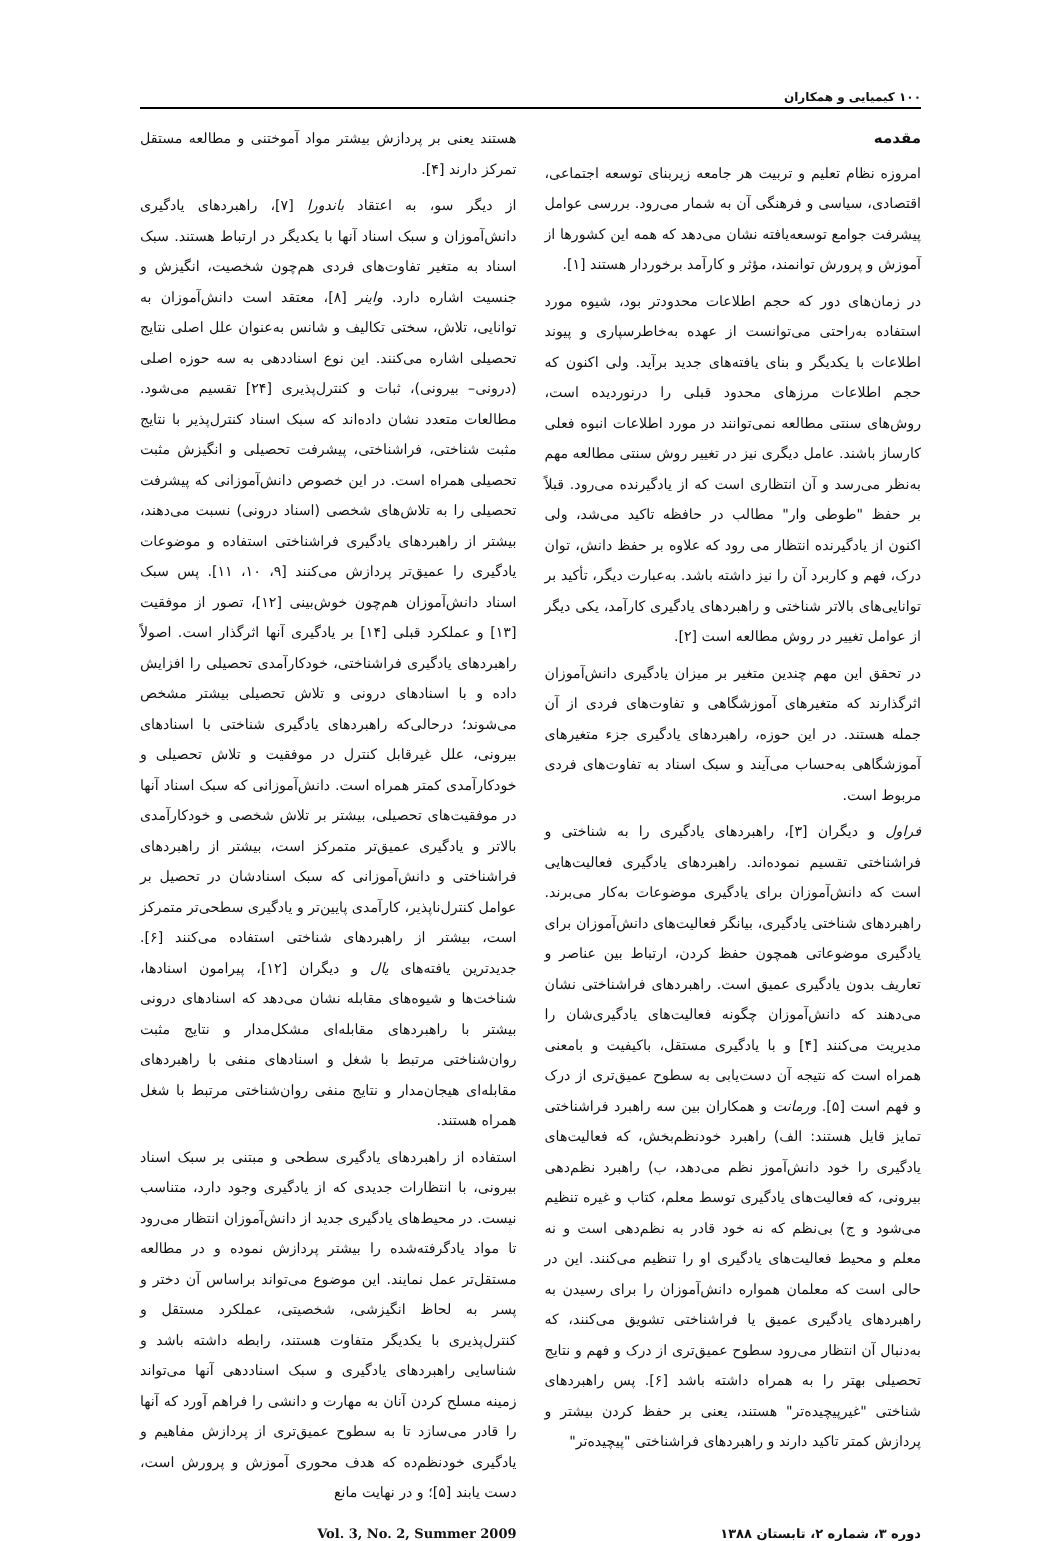۱۰۰ کیمیایی و همکاران
مقدمه
امروزه نظام تعلیم و تربیت هر جامعه زیربنای توسعه اجتماعی، اقتصادی، سیاسی و فرهنگی آن به شمار می‌رود. بررسی عوامل پیشرفت جوامع توسعه‌یافته نشان می‌دهد که همه این کشورها از آموزش و پرورش توانمند، مؤثر و کارآمد برخوردار هستند [۱].
در زمان‌های دور که حجم اطلاعات محدودتر بود، شیوه مورد استفاده به‌راحتی می‌توانست از عهده به‌خاطرسپاری و پیوند اطلاعات با یکدیگر و بنای یافته‌های جدید برآید. ولی اکنون که حجم اطلاعات مرزهای محدود قبلی را درنوردیده است، روش‌های سنتی مطالعه نمی‌توانند در مورد اطلاعات انبوه فعلی کارساز باشند. عامل دیگری نیز در تغییر روش سنتی مطالعه مهم به‌نظر می‌رسد و آن انتظاری است که از یادگیرنده می‌رود. قبلاً بر حفظ "طوطی وار" مطالب در حافظه تاکید می‌شد، ولی اکنون از یادگیرنده انتظار می رود که علاوه بر حفظ دانش، توان درک، فهم و کاربرد آن را نیز داشته باشد. به‌عبارت دیگر، تأکید بر توانایی‌های بالاتر شناختی و راهبردهای یادگیری کارآمد، یکی دیگر از عوامل تغییر در روش مطالعه است [۲].
در تحقق این مهم چندین متغیر بر میزان یادگیری دانش‌آموزان اثرگذارند که متغیرهای آموزشگاهی و تفاوت‌های فردی از آن جمله هستند. در این حوزه، راهبردهای یادگیری جزء متغیرهای آموزشگاهی به‌حساب می‌آیند و سبک اسناد به تفاوت‌های فردی مربوط است.
فراول و دیگران [۳]، راهبردهای یادگیری را به شناختی و فراشناختی تقسیم نموده‌اند. راهبردهای یادگیری فعالیت‌هایی است که دانش‌آموزان برای یادگیری موضوعات به‌کار می‌برند. راهبردهای شناختی یادگیری، بیانگر فعالیت‌های دانش‌آموزان برای یادگیری موضوعاتی همچون حفظ کردن، ارتباط بین عناصر و تعاریف بدون یادگیری عمیق است. راهبردهای فراشناختی نشان می‌دهند که دانش‌آموزان چگونه فعالیت‌های یادگیری‌شان را مدیریت می‌کنند [۴] و با یادگیری مستقل، باکیفیت و بامعنی همراه است که نتیجه آن دست‌یابی به سطوح عمیق‌تری از درک و فهم است [۵]. ورمانت و همکاران بین سه راهبرد فراشناختی تمایز قایل هستند: الف) راهبرد خودنظم‌بخش، که فعالیت‌های یادگیری را خود دانش‌آموز نظم می‌دهد، ب) راهبرد نظم‌دهی بیرونی، که فعالیت‌های یادگیری توسط معلم، کتاب و غیره تنظیم می‌شود و ج) بی‌نظم که نه خود قادر به نظم‌دهی است و نه معلم و محیط فعالیت‌های یادگیری او را تنظیم می‌کنند. این در حالی است که معلمان همواره دانش‌آموزان را برای رسیدن به راهبردهای یادگیری عمیق یا فراشناختی تشویق می‌کنند، که به‌دنبال آن انتظار می‌رود سطوح عمیق‌تری از درک و فهم و نتایج تحصیلی بهتر را به همراه داشته باشد [۶]. پس راهبردهای شناختی "غیرپیچیده‌تر" هستند، یعنی بر حفظ کردن بیشتر و پردازش کمتر تاکید دارند و راهبردهای فراشناختی "پیچیده‌تر"
هستند یعنی بر پردازش بیشتر مواد آموختنی و مطالعه مستقل تمرکز دارند [۴].
از دیگر سو، به اعتقاد باندورا [۷]، راهبردهای یادگیری دانش‌آموزان و سبک اسناد آنها با یکدیگر در ارتباط هستند. سبک اسناد به متغیر تفاوت‌های فردی هم‌چون شخصیت، انگیزش و جنسیت اشاره دارد. واینر [۸]، معتقد است دانش‌آموزان به توانایی، تلاش، سختی تکالیف و شانس به‌عنوان علل اصلی نتایج تحصیلی اشاره می‌کنند. این نوع اسناددهی به سه حوزه اصلی (درونی– بیرونی)، ثبات و کنترل‌پذیری [۲۴] تقسیم می‌شود. مطالعات متعدد نشان داده‌اند که سبک اسناد کنترل‌پذیر با نتایج مثبت شناختی، فراشناختی، پیشرفت تحصیلی و انگیزش مثبت تحصیلی همراه است. در این خصوص دانش‌آموزانی که پیشرفت تحصیلی را به تلاش‌های شخصی (اسناد درونی) نسبت می‌دهند، بیشتر از راهبردهای یادگیری فراشناختی استفاده و موضوعات یادگیری را عمیق‌تر پردازش می‌کنند [۹، ۱۰، ۱۱]. پس سبک اسناد دانش‌آموزان هم‌چون خوش‌بینی [۱۲]، تصور از موفقیت [۱۳] و عملکرد قبلی [۱۴] بر یادگیری آنها اثرگذار است. اصولاً راهبردهای یادگیری فراشناختی، خودکارآمدی تحصیلی را افزایش داده و با اسنادهای درونی و تلاش تحصیلی بیشتر مشخص می‌شوند؛ درحالی‌که راهبردهای یادگیری شناختی با اسنادهای بیرونی، علل غیرقابل کنترل در موفقیت و تلاش تحصیلی و خودکارآمدی کمتر همراه است. دانش‌آموزانی که سبک اسناد آنها در موفقیت‌های تحصیلی، بیشتر بر تلاش شخصی و خودکارآمدی بالاتر و یادگیری عمیق‌تر متمرکز است، بیشتر از راهبردهای فراشناختی و دانش‌آموزانی که سبک اسنادشان در تحصیل بر عوامل کنترل‌ناپذیر، کارآمدی پایین‌تر و یادگیری سطحی‌تر متمرکز است، بیشتر از راهبردهای شناختی استفاده می‌کنند [۶]. جدیدترین یافته‌های یال و دیگران [۱۲]، پیرامون اسنادها، شناخت‌ها و شیوه‌های مقابله نشان می‌دهد که اسنادهای درونی بیشتر با راهبردهای مقابله‌ای مشکل‌مدار و نتایج مثبت روان‌شناختی مرتبط با شغل و اسنادهای منفی با راهبردهای مقابله‌ای هیجان‌مدار و نتایج منفی روان‌شناختی مرتبط با شغل همراه هستند.
استفاده از راهبردهای یادگیری سطحی و مبتنی بر سبک اسناد بیرونی، با انتظارات جدیدی که از یادگیری وجود دارد، متناسب نیست. در محیط‌های یادگیری جدید از دانش‌آموزان انتظار می‌رود تا مواد یادگرفته‌شده را بیشتر پردازش نموده و در مطالعه مستقل‌تر عمل نمایند. این موضوع می‌تواند براساس آن دختر و پسر به لحاظ انگیزشی، شخصیتی، عملکرد مستقل و کنترل‌پذیری با یکدیگر متفاوت هستند، رابطه داشته باشد و شناسایی راهبردهای یادگیری و سبک اسناددهی آنها می‌تواند زمینه مسلح کردن آنان به مهارت و دانشی را فراهم آورد که آنها را قادر می‌سازد تا به سطوح عمیق‌تری از پردازش مفاهیم و یادگیری خودنظم‌ده که هدف محوری آموزش و پرورش است، دست یابند [۵]؛ و در نهایت مانع
دوره ۳، شماره ۲، تابستان ۱۳۸۸ Vol. 3, No. 2, Summer 2009